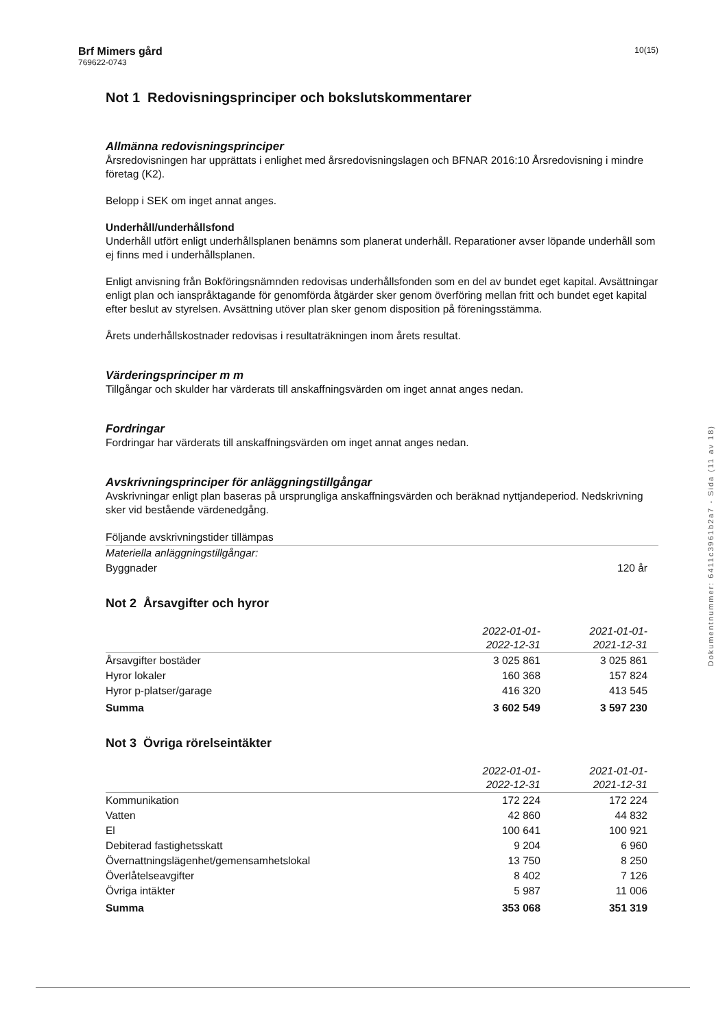Brf Mimers gård
769622-0743
10(15)
Not 1 Redovisningsprinciper och bokslutskommentarer
Allmänna redovisningsprinciper
Årsredovisningen har upprättats i enlighet med årsredovisningslagen och BFNAR 2016:10 Årsredovisning i mindre företag (K2).
Belopp i SEK om inget annat anges.
Underhåll/underhållsfond
Underhåll utfört enligt underhållsplanen benämns som planerat underhåll. Reparationer avser löpande underhåll som ej finns med i underhållsplanen.
Enligt anvisning från Bokföringsnämnden redovisas underhållsfonden som en del av bundet eget kapital. Avsättningar enligt plan och ianspråktagande för genomförda åtgärder sker genom överföring mellan fritt och bundet eget kapital efter beslut av styrelsen. Avsättning utöver plan sker genom disposition på föreningsstämma.
Årets underhållskostnader redovisas i resultaträkningen inom årets resultat.
Värderingsprinciper m m
Tillgångar och skulder har värderats till anskaffningsvärden om inget annat anges nedan.
Fordringar
Fordringar har värderats till anskaffningsvärden om inget annat anges nedan.
Avskrivningsprinciper för anläggningstillgångar
Avskrivningar enligt plan baseras på ursprungliga anskaffningsvärden och beräknad nyttjandeperiod. Nedskrivning sker vid bestående värdenedgång.
| Följande avskrivningstider tillämpas | |
| Materiella anläggningstillgångar: | |
| Byggnader | 120 år |
Not 2 Årsavgifter och hyror
| | 2022-01-01- 2022-12-31 | 2021-01-01- 2021-12-31 |
| --- | --- | --- |
| Årsavgifter bostäder | 3 025 861 | 3 025 861 |
| Hyror lokaler | 160 368 | 157 824 |
| Hyror p-platser/garage | 416 320 | 413 545 |
| Summa | 3 602 549 | 3 597 230 |
Not 3 Övriga rörelseintäkter
| | 2022-01-01- 2022-12-31 | 2021-01-01- 2021-12-31 |
| --- | --- | --- |
| Kommunikation | 172 224 | 172 224 |
| Vatten | 42 860 | 44 832 |
| El | 100 641 | 100 921 |
| Debiterad fastighetsskatt | 9 204 | 6 960 |
| Övernattningslägenhet/gemensamhetslokal | 13 750 | 8 250 |
| Överlåtelseavgifter | 8 402 | 7 126 |
| Övriga intäkter | 5 987 | 11 006 |
| Summa | 353 068 | 351 319 |
Dokumentnummer: 6411c3961b2a7 - Sida (11 av 18)